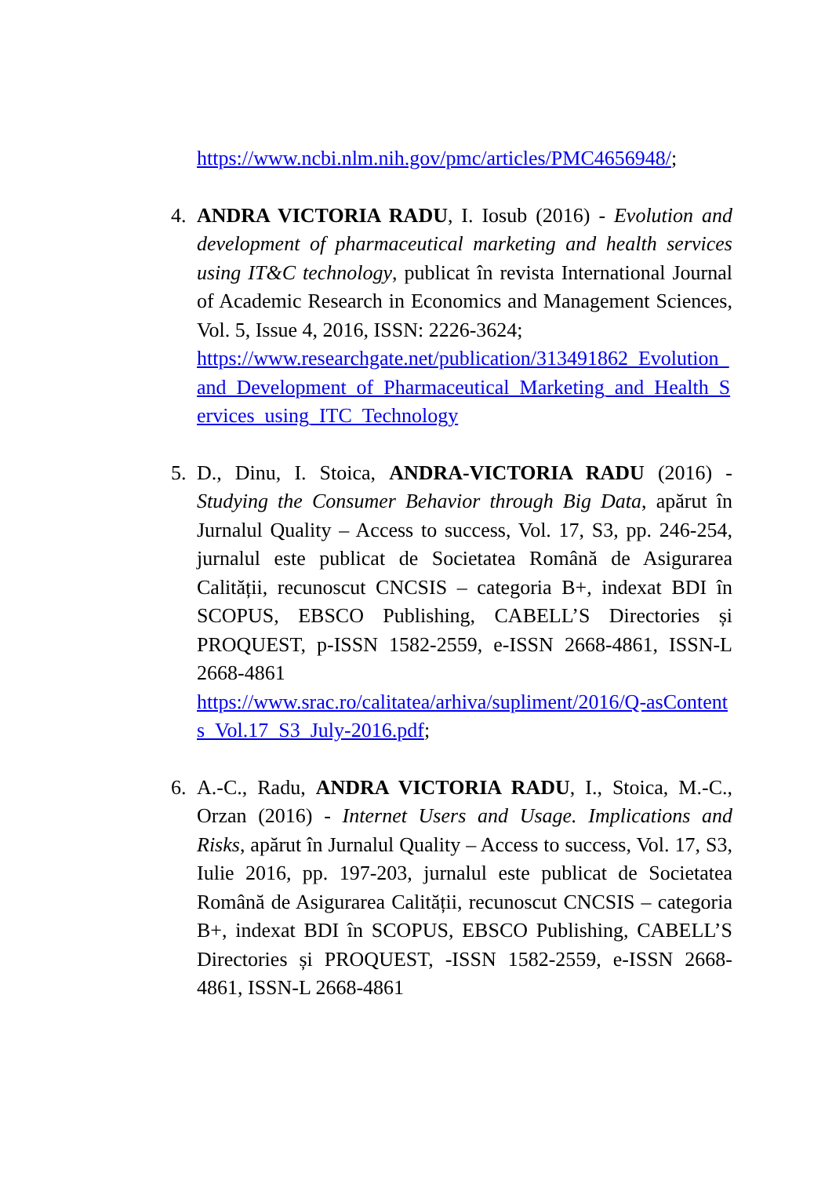https://www.ncbi.nlm.nih.gov/pmc/articles/PMC4656948/;
4. ANDRA VICTORIA RADU, I. Iosub (2016) - Evolution and development of pharmaceutical marketing and health services using IT&C technology, publicat în revista International Journal of Academic Research in Economics and Management Sciences, Vol. 5, Issue 4, 2016, ISSN: 2226-3624;
https://www.researchgate.net/publication/313491862_Evolution_and_Development_of_Pharmaceutical_Marketing_and_Health_Services_using_ITC_Technology
5. D., Dinu, I. Stoica, ANDRA-VICTORIA RADU (2016) - Studying the Consumer Behavior through Big Data, apărut în Jurnalul Quality – Access to success, Vol. 17, S3, pp. 246-254, jurnalul este publicat de Societatea Română de Asigurarea Calității, recunoscut CNCSIS – categoria B+, indexat BDI în SCOPUS, EBSCO Publishing, CABELL’S Directories și PROQUEST, p-ISSN 1582-2559, e-ISSN 2668-4861, ISSN-L 2668-4861
https://www.srac.ro/calitatea/arhiva/supliment/2016/Q-asContents_Vol.17_S3_July-2016.pdf;
6. A.-C., Radu, ANDRA VICTORIA RADU, I., Stoica, M.-C., Orzan (2016) - Internet Users and Usage. Implications and Risks, apărut în Jurnalul Quality – Access to success, Vol. 17, S3, Iulie 2016, pp. 197-203, jurnalul este publicat de Societatea Română de Asigurarea Calității, recunoscut CNCSIS – categoria B+, indexat BDI în SCOPUS, EBSCO Publishing, CABELL’S Directories și PROQUEST, -ISSN 1582-2559, e-ISSN 2668-4861, ISSN-L 2668-4861